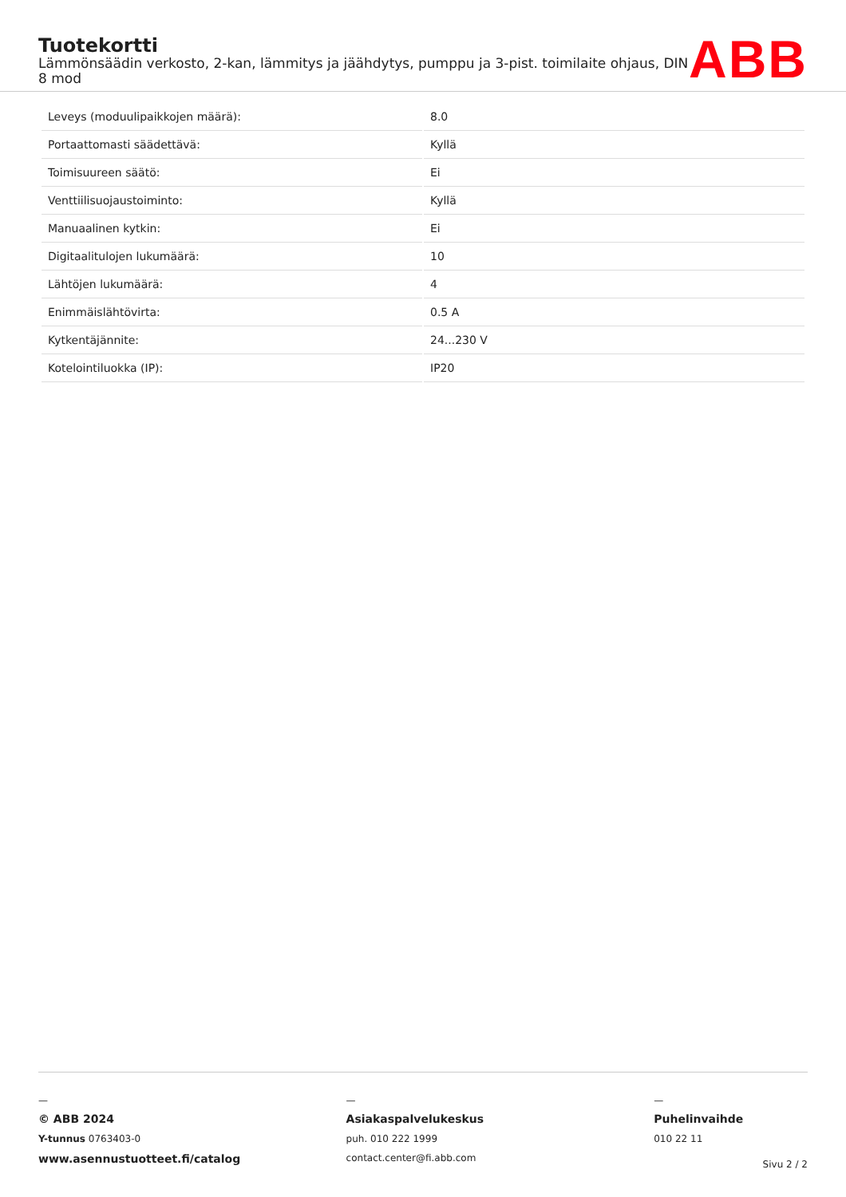Tuotekortti
Lämmönsäädin verkosto, 2-kan, lämmitys ja jäähdytys, pumppu ja 3-pist. toimilaite ohjaus, DIN 8 mod
ABB
| Leveys (moduulipaikkojen määrä): | 8.0 |
| Portaattomasti säädettävä: | Kyllä |
| Toimisuureen säätö: | Ei |
| Venttiilisuojaustoiminto: | Kyllä |
| Manuaalinen kytkin: | Ei |
| Digitaalitulojen lukumäärä: | 10 |
| Lähtöjen lukumäärä: | 4 |
| Enimmäislähtövirta: | 0.5 A |
| Kytkentäjännite: | 24...230 V |
| Kotelointiluokka (IP): | IP20 |
—
© ABB 2024
Y-tunnus 0763403-0
www.asennustuotteet.fi/catalog
—
Asiakaspalvelukeskus
puh. 010 222 1999
contact.center@fi.abb.com
—
Puhelinvaihde
010 22 11
Sivu 2 / 2